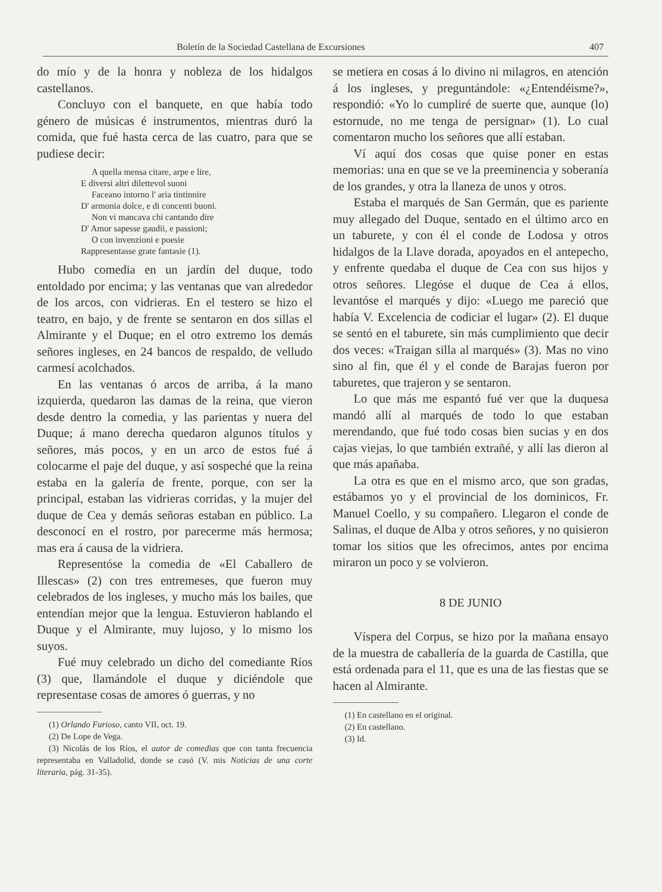Boletín de la Sociedad Castellana de Excursiones 407
do mío y de la honra y nobleza de los hidalgos castellanos.
Concluyo con el banquete, en que había todo género de músicas é instrumentos, mientras duró la comida, que fué hasta cerca de las cuatro, para que se pudiese decir:
A quella mensa citare, arpe e lire,
E diversi altri dilettevol suoni
Faceano intorno l' aria tintinnire
D' armonia dolce, e di concenti buoni.
Non vi mancava chi cantando dire
D' Amor sapesse gaudii, e passioni;
O con invenzioni e poesie
Rappresentasse grate fantasie (1).
Hubo comedia en un jardín del duque, todo entoldado por encima; y las ventanas que van alrededor de los arcos, con vidrieras. En el testero se hizo el teatro, en bajo, y de frente se sentaron en dos sillas el Almirante y el Duque; en el otro extremo los demás señores ingleses, en 24 bancos de respaldo, de velludo carmesí acolchados.
En las ventanas ó arcos de arriba, á la mano izquierda, quedaron las damas de la reina, que vieron desde dentro la comedia, y las parientas y nuera del Duque; á mano derecha quedaron algunos títulos y señores, más pocos, y en un arco de estos fué á colocarme el paje del duque, y así sospeché que la reina estaba en la galería de frente, porque, con ser la principal, estaban las vidrieras corridas, y la mujer del duque de Cea y demás señoras estaban en público. La desconocí en el rostro, por parecerme más hermosa; mas era á causa de la vidriera.
Representóse la comedia de «El Caballero de Illescas» (2) con tres entremeses, que fueron muy celebrados de los ingleses, y mucho más los bailes, que entendían mejor que la lengua. Estuvieron hablando el Duque y el Almirante, muy lujoso, y lo mismo los suyos.
Fué muy celebrado un dicho del comediante Ríos (3) que, llamándole el duque y diciéndole que representase cosas de amores ó guerras, y no
(1) Orlando Furioso, canto VII, oct. 19.
(2) De Lope de Vega.
(3) Nicolás de los Ríos, el autor de comedias que con tanta frecuencia representaba en Valladolid, donde se casó (V. mis Noticias de una corte literaria, pág. 31-35).
se metiera en cosas á lo divino ni milagros, en atención á los ingleses, y preguntándole: «¿Entendéisme?», respondió: «Yo lo cumpliré de suerte que, aunque (lo) estornude, no me tenga de persignar» (1). Lo cual comentaron mucho los señores que allí estaban.
Ví aquí dos cosas que quise poner en estas memorias: una en que se ve la preeminencia y soberanía de los grandes, y otra la llaneza de unos y otros.
Estaba el marqués de San Germán, que es pariente muy allegado del Duque, sentado en el último arco en un taburete, y con él el conde de Lodosa y otros hidalgos de la Llave dorada, apoyados en el antepecho, y enfrente quedaba el duque de Cea con sus hijos y otros señores. Llegóse el duque de Cea á ellos, levantóse el marqués y dijo: «Luego me pareció que había V. Excelencia de codiciar el lugar» (2). El duque se sentó en el taburete, sin más cumplimiento que decir dos veces: «Traigan silla al marqués» (3). Mas no vino sino al fin, que él y el conde de Barajas fueron por taburetes, que trajeron y se sentaron.
Lo que más me espantó fué ver que la duquesa mandó allí al marqués de todo lo que estaban merendando, que fué todo cosas bien sucias y en dos cajas viejas, lo que también extrañé, y allí las dieron al que más apañaba.
La otra es que en el mismo arco, que son gradas, estábamos yo y el provincial de los dominicos, Fr. Manuel Coello, y su compañero. Llegaron el conde de Salinas, el duque de Alba y otros señores, y no quisieron tomar los sitios que les ofrecimos, antes por encima miraron un poco y se volvieron.
8 DE JUNIO
Víspera del Corpus, se hizo por la mañana ensayo de la muestra de caballería de la guarda de Castilla, que está ordenada para el 11, que es una de las fiestas que se hacen al Almirante.
(1) En castellano en el original.
(2) En castellano.
(3) Id.